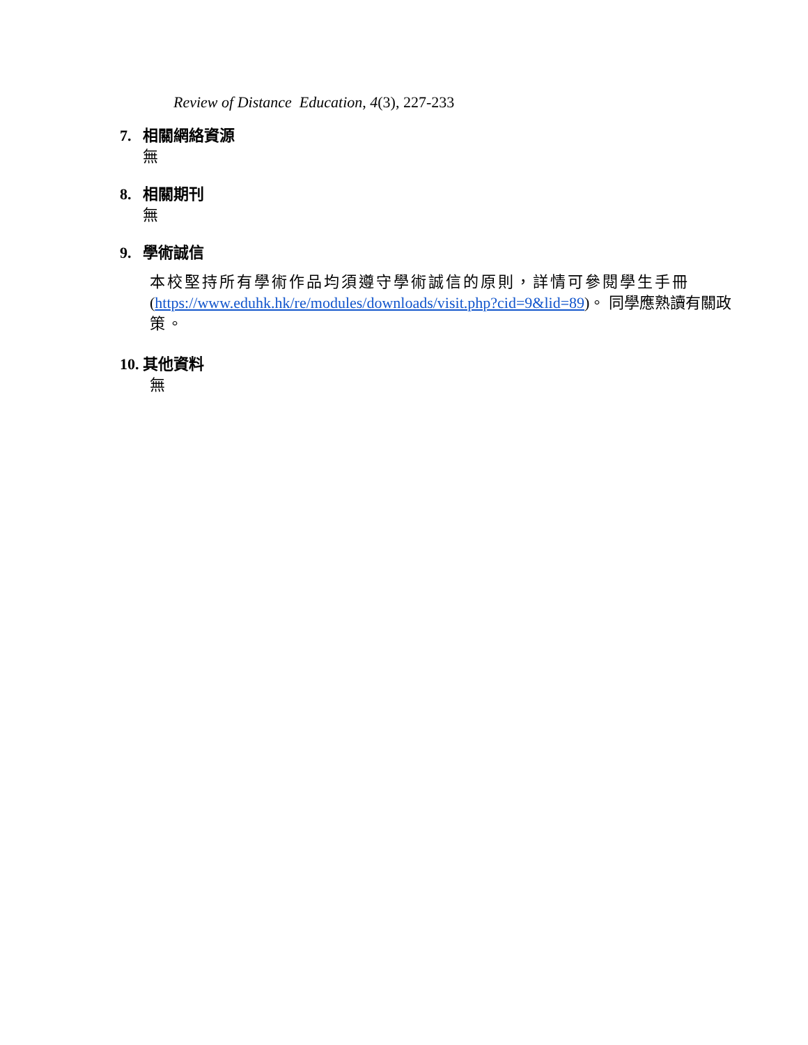Review of Distance Education, 4(3), 227-233
7. 相關網絡資源
無
8. 相關期刊
無
9. 學術誠信
本校堅持所有學術作品均須遵守學術誠信的原則，詳情可參閱學生手冊 (https://www.eduhk.hk/re/modules/downloads/visit.php?cid=9&lid=89)。 同學應熟讀有關政策。
10. 其他資料
無